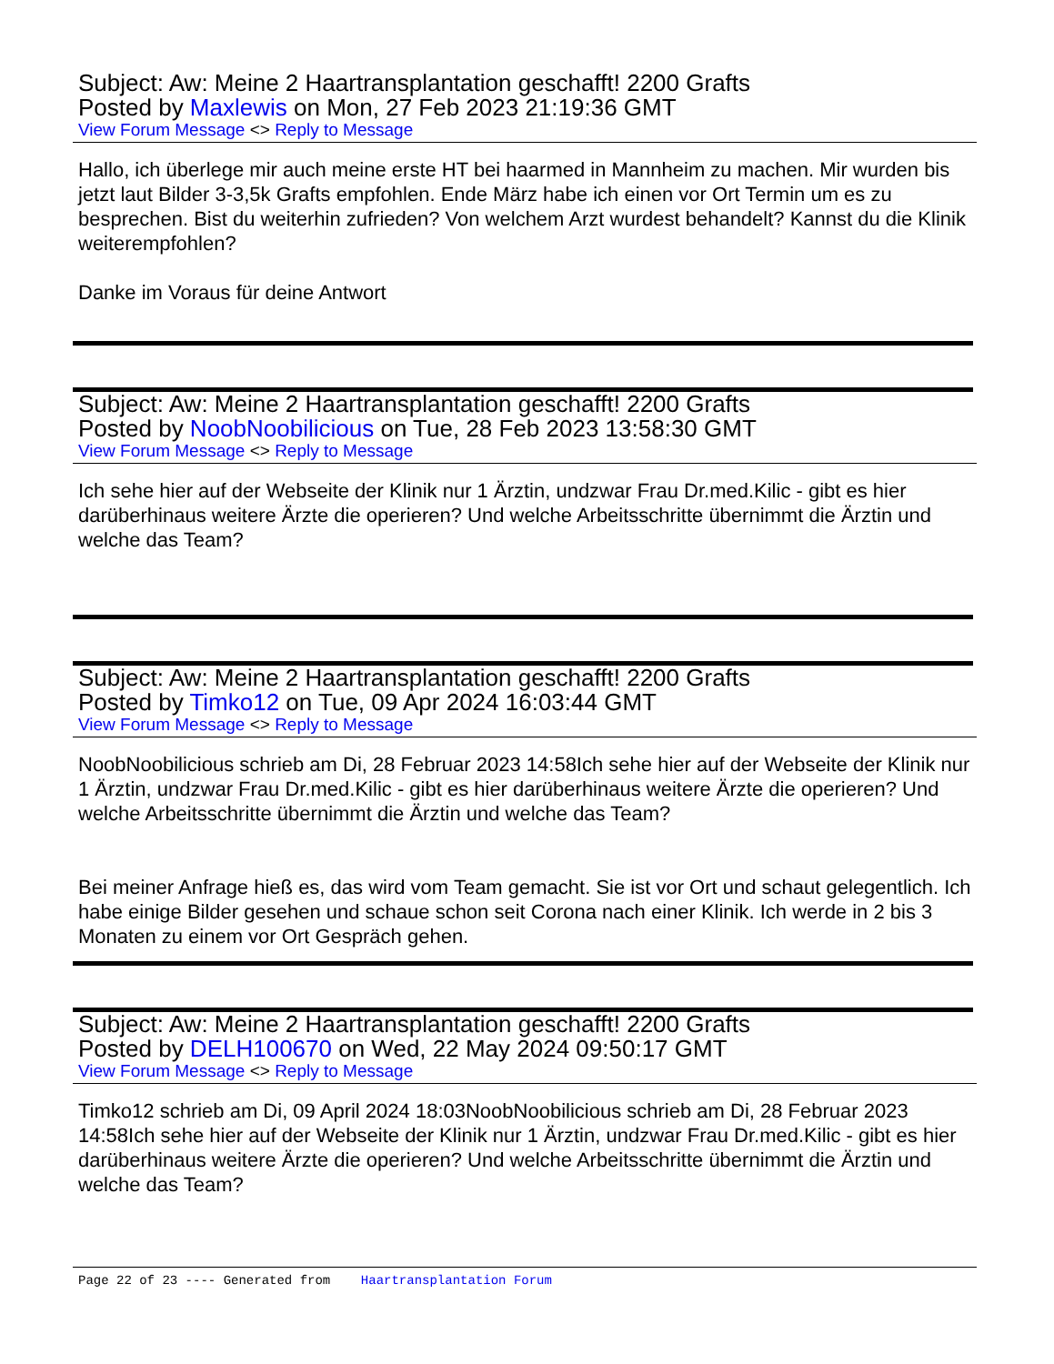Subject: Aw: Meine 2 Haartransplantation geschafft! 2200 Grafts
Posted by Maxlewis on Mon, 27 Feb 2023 21:19:36 GMT
View Forum Message <> Reply to Message
Hallo, ich überlege mir auch meine erste HT bei haarmed in Mannheim zu machen. Mir wurden bis jetzt laut Bilder 3-3,5k Grafts empfohlen. Ende März habe ich einen vor Ort Termin um es zu besprechen. Bist du weiterhin zufrieden? Von welchem Arzt wurdest behandelt? Kannst du die Klinik weiterempfohlen?
Danke im Voraus für deine Antwort
Subject: Aw: Meine 2 Haartransplantation geschafft! 2200 Grafts
Posted by NoobNoobilicious on Tue, 28 Feb 2023 13:58:30 GMT
View Forum Message <> Reply to Message
Ich sehe hier auf der Webseite der Klinik nur 1 Ärztin, undzwar Frau Dr.med.Kilic - gibt es hier darüberhinaus weitere Ärzte die operieren? Und welche Arbeitsschritte übernimmt die Ärztin und welche das Team?
Subject: Aw: Meine 2 Haartransplantation geschafft! 2200 Grafts
Posted by Timko12 on Tue, 09 Apr 2024 16:03:44 GMT
View Forum Message <> Reply to Message
NoobNoobilicious schrieb am Di, 28 Februar 2023 14:58Ich sehe hier auf der Webseite der Klinik nur 1 Ärztin, undzwar Frau Dr.med.Kilic - gibt es hier darüberhinaus weitere Ärzte die operieren? Und welche Arbeitsschritte übernimmt die Ärztin und welche das Team?
Bei meiner Anfrage hieß es, das wird vom Team gemacht. Sie ist vor Ort und schaut gelegentlich. Ich habe einige Bilder gesehen und schaue schon seit Corona nach einer Klinik. Ich werde in 2 bis 3 Monaten zu einem vor Ort Gespräch gehen.
Subject: Aw: Meine 2 Haartransplantation geschafft! 2200 Grafts
Posted by DELH100670 on Wed, 22 May 2024 09:50:17 GMT
View Forum Message <> Reply to Message
Timko12 schrieb am Di, 09 April 2024 18:03NoobNoobilicious schrieb am Di, 28 Februar 2023 14:58Ich sehe hier auf der Webseite der Klinik nur 1 Ärztin, undzwar Frau Dr.med.Kilic - gibt es hier darüberhinaus weitere Ärzte die operieren? Und welche Arbeitsschritte übernimmt die Ärztin und welche das Team?
Page 22 of 23 ---- Generated from Haartransplantation Forum